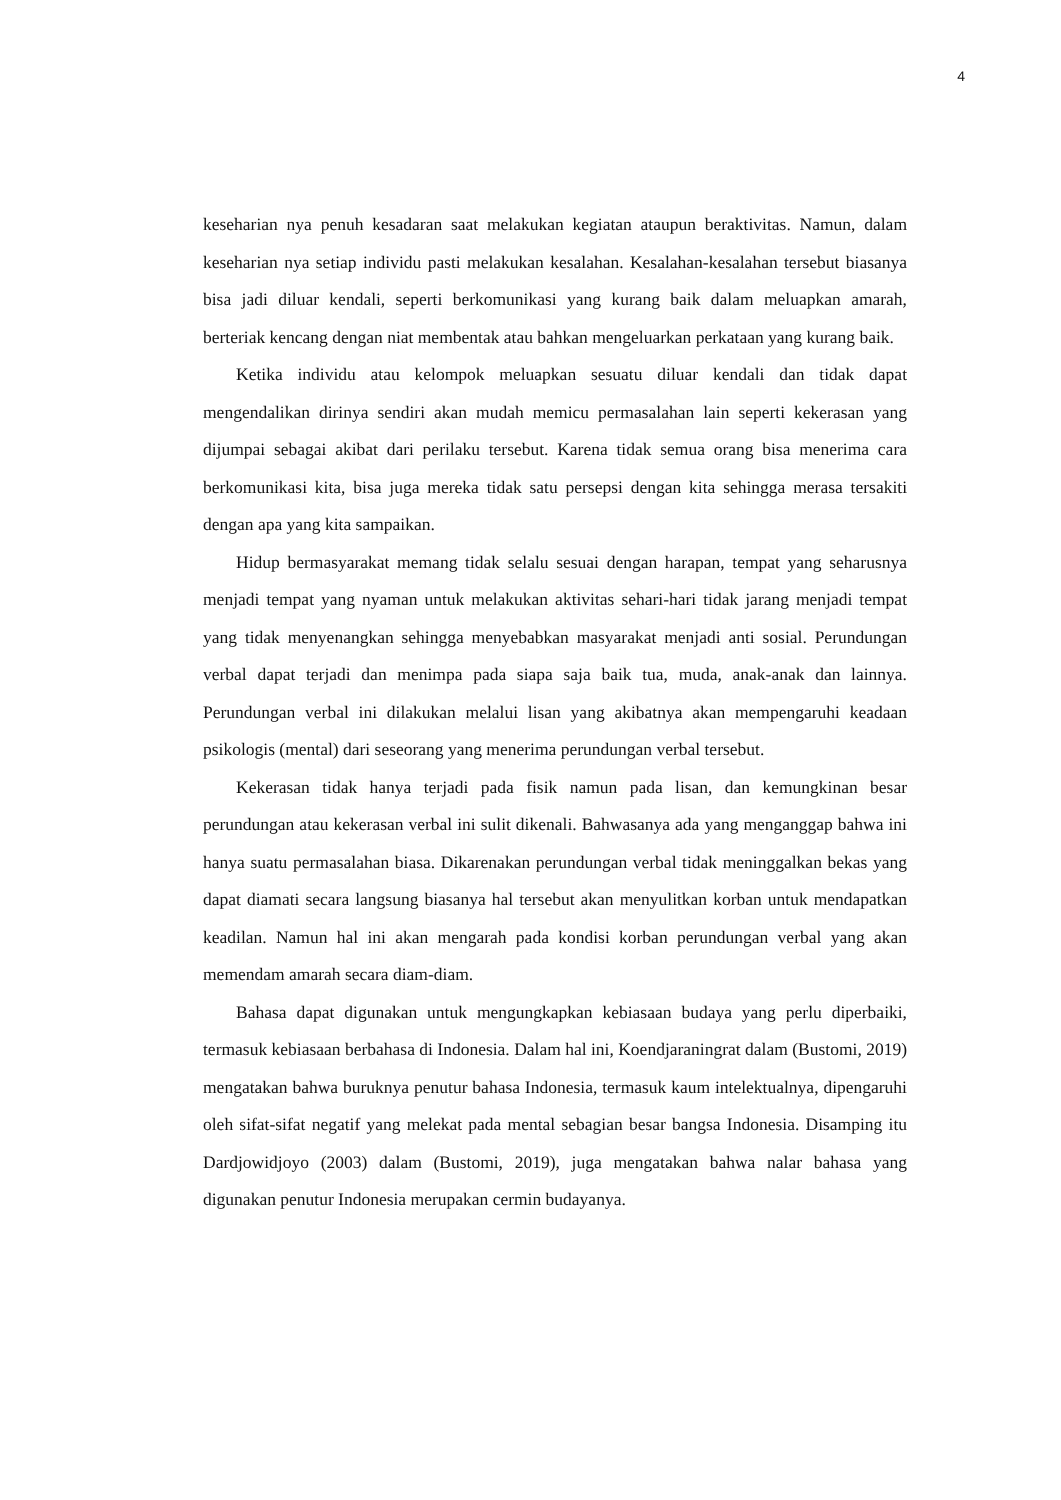4
keseharian nya penuh kesadaran saat melakukan kegiatan ataupun beraktivitas. Namun, dalam keseharian nya setiap individu pasti melakukan kesalahan. Kesalahan-kesalahan tersebut biasanya bisa jadi diluar kendali, seperti berkomunikasi yang kurang baik dalam meluapkan amarah, berteriak kencang dengan niat membentak atau bahkan mengeluarkan perkataan yang kurang baik.
Ketika individu atau kelompok meluapkan sesuatu diluar kendali dan tidak dapat mengendalikan dirinya sendiri akan mudah memicu permasalahan lain seperti kekerasan yang dijumpai sebagai akibat dari perilaku tersebut. Karena tidak semua orang bisa menerima cara berkomunikasi kita, bisa juga mereka tidak satu persepsi dengan kita sehingga merasa tersakiti dengan apa yang kita sampaikan.
Hidup bermasyarakat memang tidak selalu sesuai dengan harapan, tempat yang seharusnya menjadi tempat yang nyaman untuk melakukan aktivitas sehari-hari tidak jarang menjadi tempat yang tidak menyenangkan sehingga menyebabkan masyarakat menjadi anti sosial. Perundungan verbal dapat terjadi dan menimpa pada siapa saja baik tua, muda, anak-anak dan lainnya. Perundungan verbal ini dilakukan melalui lisan yang akibatnya akan mempengaruhi keadaan psikologis (mental) dari seseorang yang menerima perundungan verbal tersebut.
Kekerasan tidak hanya terjadi pada fisik namun pada lisan, dan kemungkinan besar perundungan atau kekerasan verbal ini sulit dikenali. Bahwasanya ada yang menganggap bahwa ini hanya suatu permasalahan biasa. Dikarenakan perundungan verbal tidak meninggalkan bekas yang dapat diamati secara langsung biasanya hal tersebut akan menyulitkan korban untuk mendapatkan keadilan. Namun hal ini akan mengarah pada kondisi korban perundungan verbal yang akan memendam amarah secara diam-diam.
Bahasa dapat digunakan untuk mengungkapkan kebiasaan budaya yang perlu diperbaiki, termasuk kebiasaan berbahasa di Indonesia. Dalam hal ini, Koendjaraningrat dalam (Bustomi, 2019) mengatakan bahwa buruknya penutur bahasa Indonesia, termasuk kaum intelektualnya, dipengaruhi oleh sifat-sifat negatif yang melekat pada mental sebagian besar bangsa Indonesia. Disamping itu Dardjowidjoyo (2003) dalam (Bustomi, 2019), juga mengatakan bahwa nalar bahasa yang digunakan penutur Indonesia merupakan cermin budayanya.